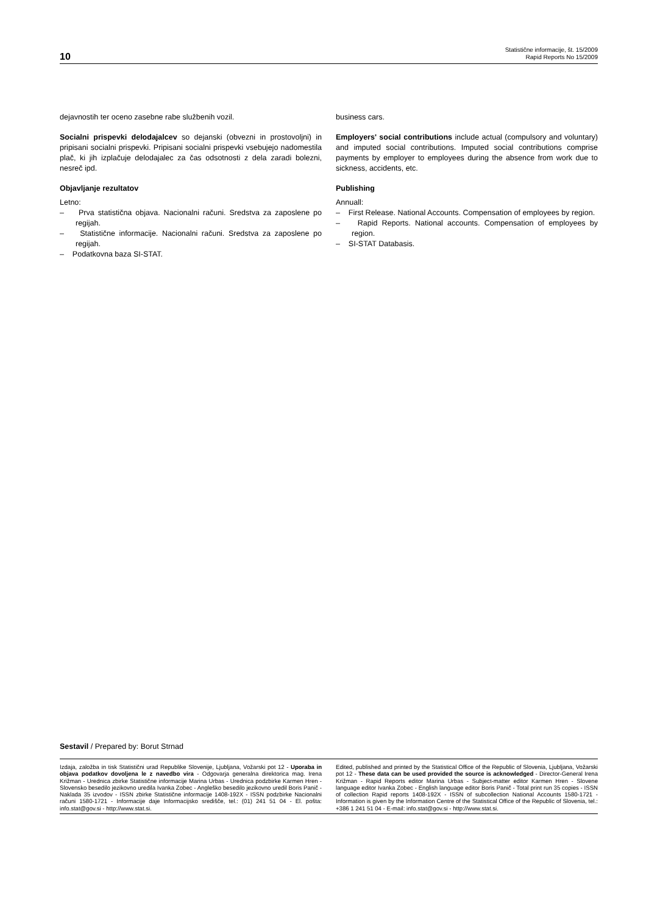10
Statistične informacije, št. 15/2009
Rapid Reports No 15/2009
dejavnostih ter oceno zasebne rabe službenih vozil.
Socialni prispevki delodajalcev so dejanski (obvezni in prostovoljni) in pripisani socialni prispevki. Pripisani socialni prispevki vsebujejo nadomestila plač, ki jih izplačuje delodajalec za čas odsotnosti z dela zaradi bolezni, nesreč ipd.
Objavljanje rezultatov
Letno:
– Prva statistična objava. Nacionalni računi. Sredstva za zaposlene po regijah.
– Statistične informacije. Nacionalni računi. Sredstva za zaposlene po regijah.
– Podatkovna baza SI-STAT.
business cars.
Employers' social contributions include actual (compulsory and voluntary) and imputed social contributions. Imputed social contributions comprise payments by employer to employees during the absence from work due to sickness, accidents, etc.
Publishing
Annuall:
– First Release. National Accounts. Compensation of employees by region.
– Rapid Reports. National accounts. Compensation of employees by region.
– SI-STAT Databasis.
Sestavil / Prepared by: Borut Strnad
Izdaja, založba in tisk Statistični urad Republike Slovenije, Ljubljana, Vožarski pot 12 - Uporaba in objava podatkov dovoljena le z navedbo vira - Odgovarja generalna direktorica mag. Irena Križman - Urednica zbirke Statistične informacije Marina Urbas - Urednica podzbirke Karmen Hren - Slovensko besedilo jezikovno uredila Ivanka Zobec - Angleško besedilo jezikovno uredil Boris Panič - Naklada 35 izvodov - ISSN zbirke Statistične informacije 1408-192X - ISSN podzbirke Nacionalni računi 1580-1721 - Informacije daje Informacijsko središče, tel.: (01) 241 51 04 - El. pošta: info.stat@gov.si - http://www.stat.si.
Edited, published and printed by the Statistical Office of the Republic of Slovenia, Ljubljana, Vožarski pot 12 - These data can be used provided the source is acknowledged - Director-General Irena Križman - Rapid Reports editor Marina Urbas - Subject-matter editor Karmen Hren - Slovene language editor Ivanka Zobec - English language editor Boris Panič - Total print run 35 copies - ISSN of collection Rapid reports 1408-192X - ISSN of subcollection National Accounts 1580-1721 - Information is given by the Information Centre of the Statistical Office of the Republic of Slovenia, tel.: +386 1 241 51 04 - E-mail: info.stat@gov.si - http://www.stat.si.